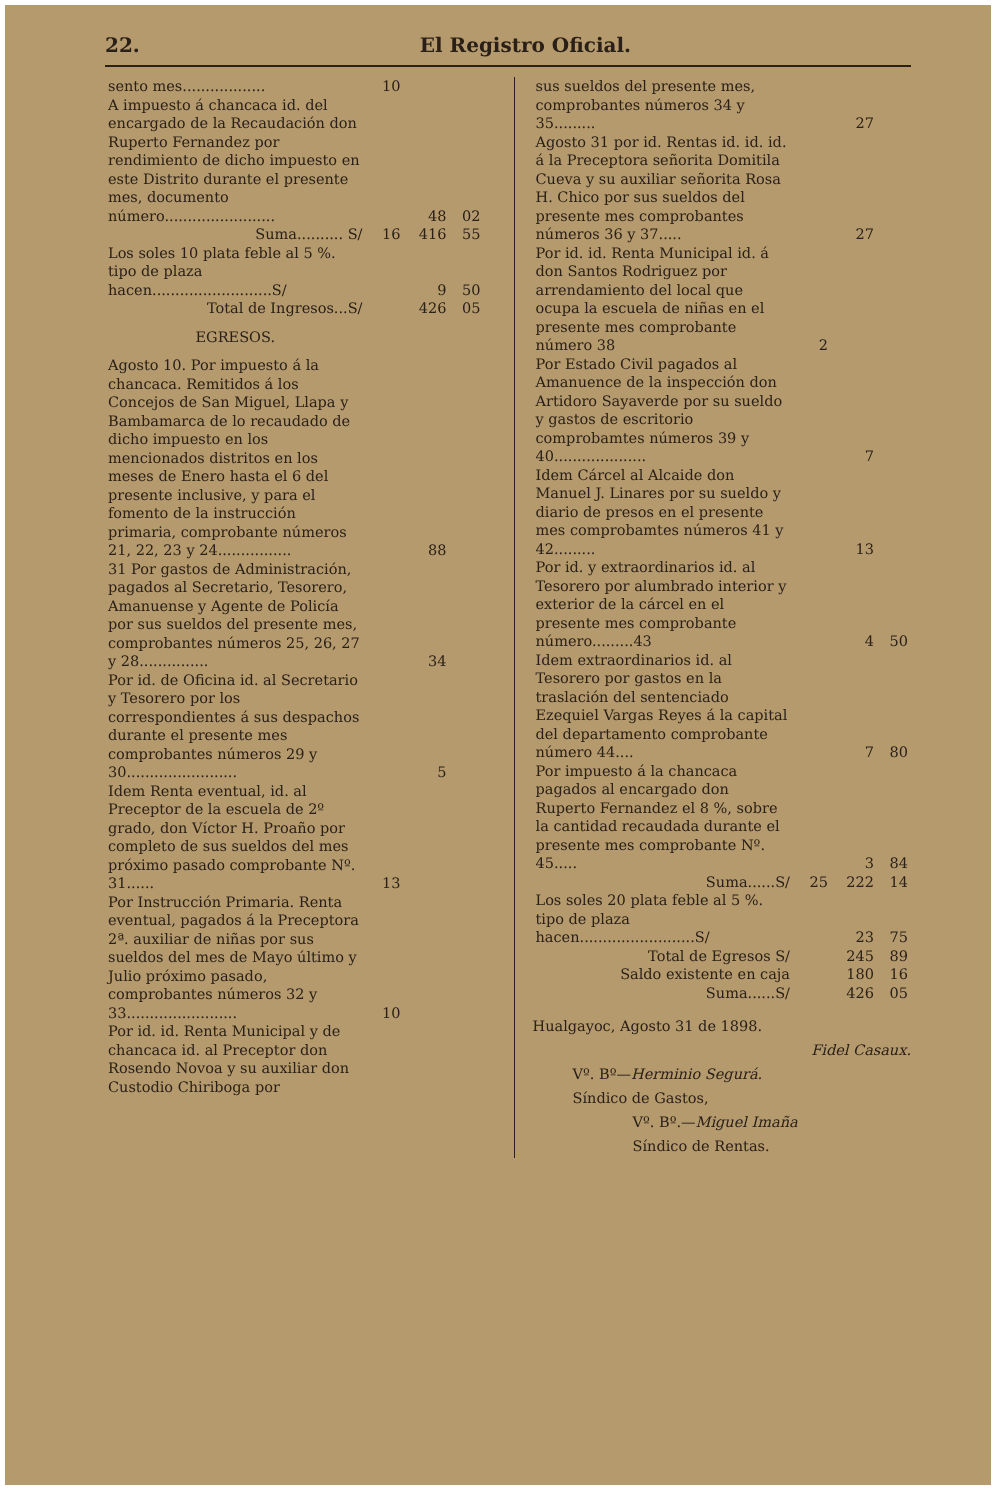22. El Registro Oficial.
| sento mes.................. | 10 | | |
| A impuesto á chancaca id. del encargado de la Recaudación don Ruperto Fernandez por rendimiento de dicho impuesto en este Distrito durante el presente mes, documento número........................ | | 48 | 02 |
| Suma.......... S/ | 16 | 416 | 55 |
| Los soles 10 plata feble al 5 %. tipo de plaza hacen..........................S/ | | 9 | 50 |
| Total de Ingresos...S/ | | 426 | 05 |
| EGRESOS. | | | |
| Agosto 10. Por impuesto á la chancaca. Remitidos á los Concejos de San Miguel, Llapa y Bambamarca de lo recaudado de dicho impuesto en los mencionados distritos en los meses de Enero hasta el 6 del presente inclusive, y para el fomento de la instrucción primaria, comprobante números 21, 22, 23 y 24................ | | 88 | |
| 31 Por gastos de Administración, pagados al Secretario, Tesorero, Amanuense y Agente de Policía por sus sueldos del presente mes, comprobantes números 25, 26, 27 y 28............... | | 34 | |
| Por id. de Oficina id. al Secretario y Tesorero por los correspondientes á sus despachos durante el presente mes comprobantes números 29 y 30........................ | | 5 | |
| Idem Renta eventual, id. al Preceptor de la escuela de 2º grado, don Víctor H. Proaño por completo de sus sueldos del mes próximo pasado comprobante Nº. 31...... | 13 | | |
| Por Instrucción Primaria. Renta eventual, pagados á la Preceptora 2ª. auxiliar de niñas por sus sueldos del mes de Mayo último y Julio próximo pasado, comprobantes números 32 y 33........................ | 10 | | |
| Por id. id. Renta Municipal y de chancaca id. al Preceptor don Rosendo Novoa y su auxiliar don Custodio Chiriboga por | | | |
| sus sueldos del presente mes, comprobantes números 34 y 35......... | | 27 | |
| Agosto 31 por id. Rentas id. id. id. á la Preceptora señorita Domitila Cueva y su auxiliar señorita Rosa H. Chico por sus sueldos del presente mes comprobantes números 36 y 37..... | | 27 | |
| Por id. id. Renta Municipal id. á don Santos Rodriguez por arrendamiento del local que ocupa la escuela de niñas en el presente mes comprobante número 38 | 2 | | |
| Por Estado Civil pagados al Amanuence de la inspección don Artidoro Sayaverde por su sueldo y gastos de escritorio comprobamtes números 39 y 40.................... | | 7 | |
| Idem Cárcel al Alcaide don Manuel J. Linares por su sueldo y diario de presos en el presente mes comprobamtes números 41 y 42......... | | 13 | |
| Por id. y extraordinarios id. al Tesorero por alumbrado interior y exterior de la cárcel en el presente mes comprobante número.........43 | | 4 | 50 |
| Idem extraordinarios id. al Tesorero por gastos en la traslación del sentenciado Ezequiel Vargas Reyes á la capital del departamento comprobante número 44.... | | 7 | 80 |
| Por impuesto á la chancaca pagados al encargado don Ruperto Fernandez el 8 %, sobre la cantidad recaudada durante el presente mes comprobante Nº. 45..... | | 3 | 84 |
| Suma......S/ | 25 | 222 | 14 |
| Los soles 20 plata feble al 5 %. tipo de plaza hacen.........................S/ | | 23 | 75 |
| Total de Egresos S/ | | 245 | 89 |
| Saldo existente en caja | | 180 | 16 |
| Suma......S/ | | 426 | 05 |
Hualgayoc, Agosto 31 de 1898.
Fidel Casaux.
Vº. Bº—Herminio Segurá.
Síndico de Gastos,
Vº. Bº.—Miguel Imaña
Síndico de Rentas.